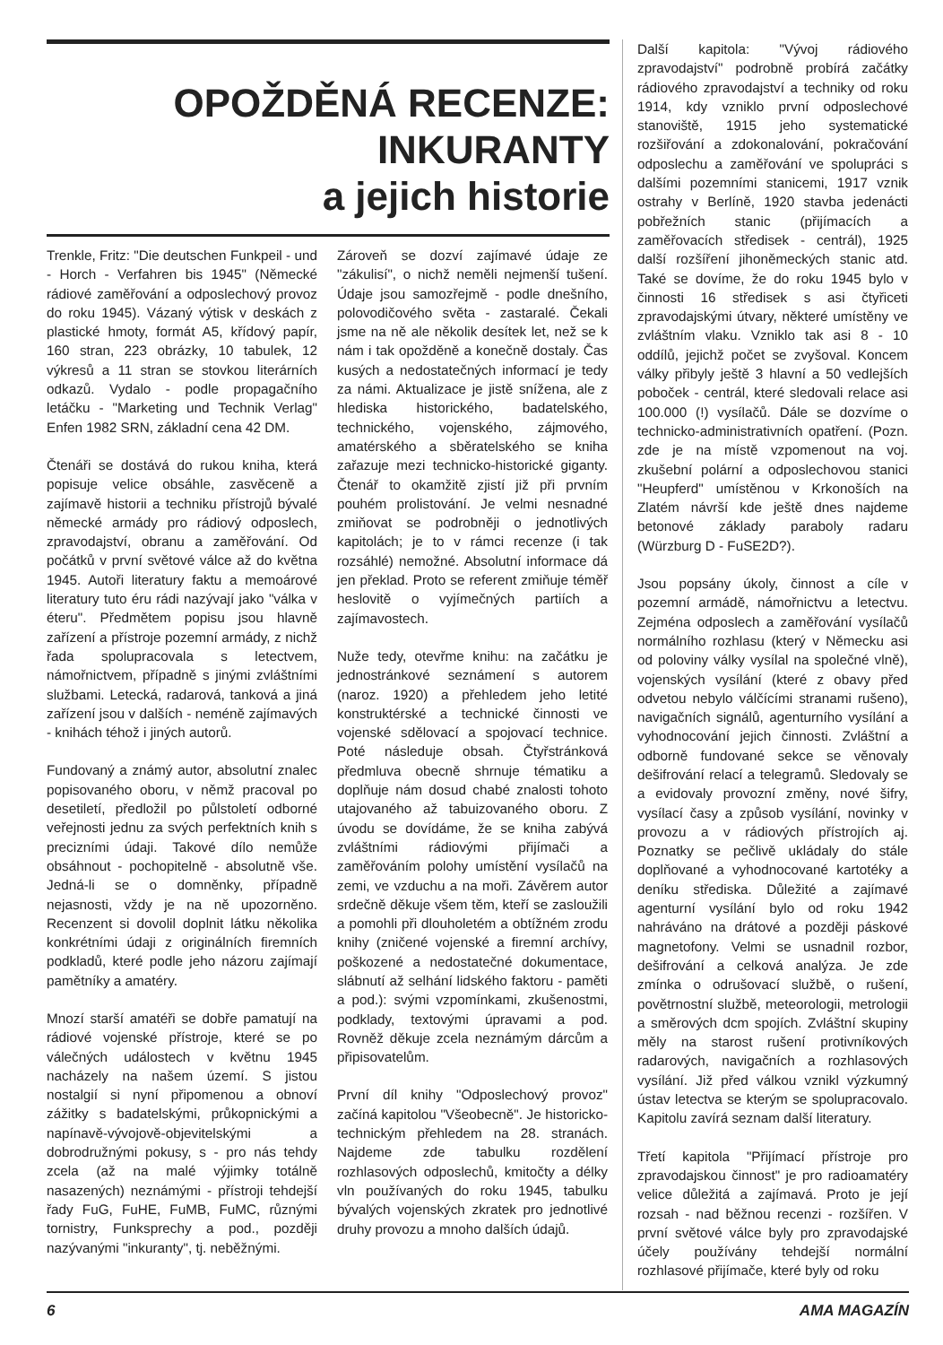OPOŽDĚNÁ RECENZE:
INKURANTY
a jejich historie
Trenkle, Fritz: "Die deutschen Funkpeil - und - Horch - Verfahren bis 1945" (Německé rádiové zaměřování a odposlechový provoz do roku 1945). Vázaný výtisk v deskách z plastické hmoty, formát A5, křídový papír, 160 stran, 223 obrázky, 10 tabulek, 12 výkresů a 11 stran se stovkou literárních odkazů. Vydalo - podle propagačního letáčku - "Marketing und Technik Verlag" Enfen 1982 SRN, základní cena 42 DM.
Čtenáři se dostává do rukou kniha, která popisuje velice obsáhle, zasvěceně a zajímavě historii a techniku přístrojů bývalé německé armády pro rádiový odposlech, zpravodajství, obranu a zaměřování. Od počátků v první světové válce až do května 1945. Autoři literatury faktu a memoárové literatury tuto éru rádi nazývají jako "válka v éteru". Předmětem popisu jsou hlavně zařízení a přístroje pozemní armády, z nichž řada spolupracovala s letectvem, námořnictvem, případně s jinými zvláštními službami. Letecká, radarová, tanková a jiná zařízení jsou v dalších - neméně zajímavých - knihách téhož i jiných autorů.
Fundovaný a známý autor, absolutní znalec popisovaného oboru, v němž pracoval po desetiletí, předložil po půlstoletí odborné veřejnosti jednu za svých perfektních knih s precizními údaji. Takové dílo nemůže obsáhnout - pochopitelně - absolutně vše. Jedná-li se o domněnky, případně nejasnosti, vždy je na ně upozorněno. Recenzent si dovolil doplnit látku několika konkrétními údaji z originálních firemních podkladů, které podle jeho názoru zajímají pamětníky a amatéry.
Mnozí starší amatéři se dobře pamatují na rádiové vojenské přístroje, které se po válečných událostech v květnu 1945 nacházely na našem území. S jistou nostalgií si nyní připomenou a obnoví zážitky s badatelskými, průkopnickými a napínavě-vývojově-objevitelskými a dobrodružnými pokusy, s - pro nás tehdy zcela (až na malé výjimky totálně nasazených) neznámými - přístroji tehdejší řady FuG, FuHE, FuMB, FuMC, různými tornistry, Funksprechy a pod., později nazývanými "inkuranty", tj. neběžnými.
Zároveň se dozví zajímavé údaje ze "zákulisí", o nichž neměli nejmenší tušení. Údaje jsou samozřejmě - podle dnešního, polovodičového světa - zastaralé. Čekali jsme na ně ale několik desítek let, než se k nám i tak opožděně a konečně dostaly. Čas kusých a nedostatečných informací je tedy za námi. Aktualizace je jistě snížena, ale z hlediska historického, badatelského, technického, vojenského, zájmového, amatérského a sběratelského se kniha zařazuje mezi technicko-historické giganty. Čtenář to okamžitě zjistí již při prvním pouhém prolistování. Je velmi nesnadné zmiňovat se podrobněji o jednotlivých kapitolách; je to v rámci recenze (i tak rozsáhlé) nemožné. Absolutní informace dá jen překlad. Proto se referent zmiňuje téměř heslovitě o vyjímečných partiích a zajímavostech.
Nuže tedy, otevřme knihu: na začátku je jednostránkové seznámení s autorem (naroz. 1920) a přehledem jeho letité konstruktérské a technické činnosti ve vojenské sdělovací a spojovací technice. Poté následuje obsah. Čtyřstránková předmluva obecně shrnuje tématiku a doplňuje nám dosud chabé znalosti tohoto utajovaného až tabuizovaného oboru. Z úvodu se dovídáme, že se kniha zabývá zvláštními rádiovými přijímači a zaměřováním polohy umístění vysílačů na zemi, ve vzduchu a na moři. Závěrem autor srdečně děkuje všem těm, kteří se zasloužili a pomohli při dlouholetém a obtížném zrodu knihy (zničené vojenské a firemní archívy, poškozené a nedostatečné dokumentace, slábnutí až selhání lidského faktoru - paměti a pod.): svými vzpomínkami, zkušenostmi, podklady, textovými úpravami a pod. Rovněž děkuje zcela neznámým dárcům a připisovatelům.
První díl knihy "Odposlechový provoz" začíná kapitolou "Všeobecně". Je historicko-technickým přehledem na 28. stranách. Najdeme zde tabulku rozdělení rozhlasových odposlechů, kmitočty a délky vln používaných do roku 1945, tabulku bývalých vojenských zkratek pro jednotlivé druhy provozu a mnoho dalších údajů.
Další kapitola: "Vývoj rádiového zpravodajství" podrobně probírá začátky rádiového zpravodajství a techniky od roku 1914, kdy vzniklo první odposlechové stanoviště, 1915 jeho systematické rozšiřování a zdokonalování, pokračování odposlechu a zaměřování ve spolupráci s dalšími pozemními stanicemi, 1917 vznik ostrahy v Berlíně, 1920 stavba jedenácti pobřežních stanic (přijímacích a zaměřovacích středisek - centrál), 1925 další rozšíření jihoněmeckých stanic atd. Také se dovíme, že do roku 1945 bylo v činnosti 16 středisek s asi čtyřiceti zpravodajskými útvary, některé umístěny ve zvláštním vlaku. Vzniklo tak asi 8 - 10 oddílů, jejichž počet se zvyšoval. Koncem války přibyly ještě 3 hlavní a 50 vedlejších poboček - centrál, které sledovali relace asi 100.000 (!) vysílačů. Dále se dozvíme o technicko-administrativních opatření. (Pozn. zde je na místě vzpomenout na voj. zkušební polární a odposlechovou stanici "Heupferd" umístěnou v Krkonoších na Zlatém návrší kde ještě dnes najdeme betonové základy paraboly radaru (Würzburg D - FuSE2D?).
Jsou popsány úkoly, činnost a cíle v pozemní armádě, námořnictvu a letectvu. Zejména odposlech a zaměřování vysílačů normálního rozhlasu (který v Německu asi od poloviny války vysílal na společné vlně), vojenských vysílání (které z obavy před odvetou nebylo válčícími stranami rušeno), navigačních signálů, agenturního vysílání a vyhodnocování jejich činnosti. Zvláštní a odborně fundované sekce se věnovaly dešifrování relací a telegramů. Sledovaly se a evidovaly provozní změny, nové šifry, vysílací časy a způsob vysílání, novinky v provozu a v rádiových přístrojích aj. Poznatky se pečlivě ukládaly do stále doplňované a vyhodnocované kartotéky a deníku střediska. Důležité a zajímavé agenturní vysílání bylo od roku 1942 nahráváno na drátové a později páskové magnetofony. Velmi se usnadnil rozbor, dešifrování a celková analýza. Je zde zmínka o odrušovací službě, o rušení, povětrnostní službě, meteorologii, metrologii a směrových dcm spojích. Zvláštní skupiny měly na starost rušení protivníkových radarových, navigačních a rozhlasových vysílání. Již před válkou vznikl výzkumný ústav letectva se kterým se spolupracovalo. Kapitolu zavírá seznam další literatury.
Třetí kapitola "Přijímací přístroje pro zpravodajskou činnost" je pro radioamatéry velice důležitá a zajímavá. Proto je její rozsah - nad běžnou recenzi - rozšířen. V první světové válce byly pro zpravodajské účely používány tehdejší normální rozhlasové přijímače, které byly od roku
6 AMA MAGAZÍN